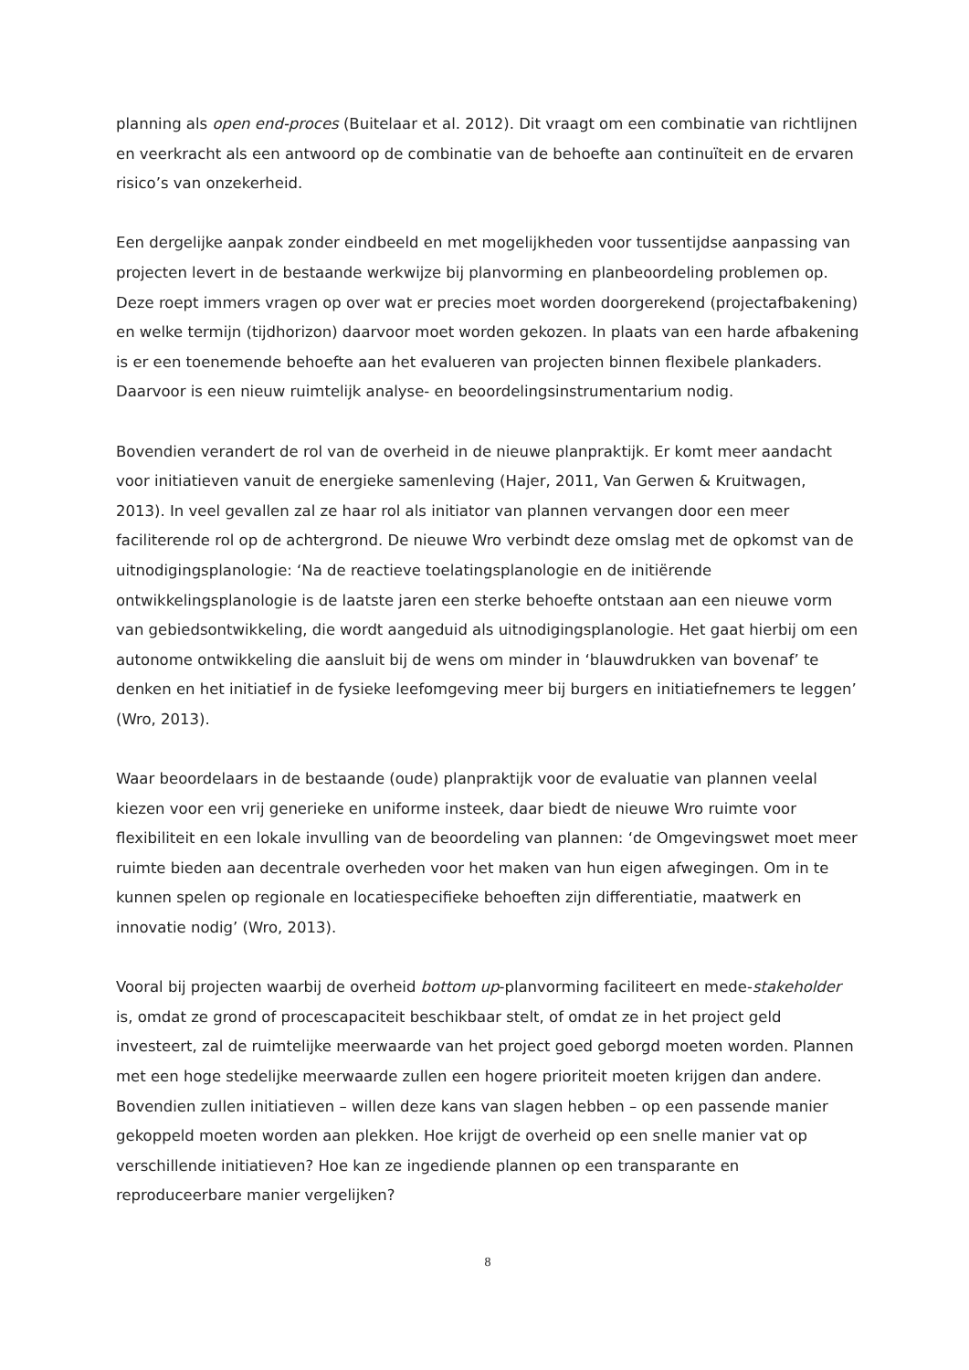planning als open end-proces (Buitelaar et al. 2012). Dit vraagt om een combinatie van richtlijnen en veerkracht als een antwoord op de combinatie van de behoefte aan continuïteit en de ervaren risico’s van onzekerheid.
Een dergelijke aanpak zonder eindbeeld en met mogelijkheden voor tussentijdse aanpassing van projecten levert in de bestaande werkwijze bij planvorming en planbeoordeling problemen op. Deze roept immers vragen op over wat er precies moet worden doorgerekend (projectafbakening) en welke termijn (tijdhorizon) daarvoor moet worden gekozen. In plaats van een harde afbakening is er een toenemende behoefte aan het evalueren van projecten binnen flexibele plankaders. Daarvoor is een nieuw ruimtelijk analyse- en beoordelingsinstrumentarium nodig.
Bovendien verandert de rol van de overheid in de nieuwe planpraktijk. Er komt meer aandacht voor initiatieven vanuit de energieke samenleving (Hajer, 2011, Van Gerwen & Kruitwagen, 2013). In veel gevallen zal ze haar rol als initiator van plannen vervangen door een meer faciliterende rol op de achtergrond. De nieuwe Wro verbindt deze omslag met de opkomst van de uitnodigingsplanologie: ‘Na de reactieve toelatingsplanologie en de initiërende ontwikkelingsplanologie is de laatste jaren een sterke behoefte ontstaan aan een nieuwe vorm van gebiedsontwikkeling, die wordt aangeduid als uitnodigingsplanologie. Het gaat hierbij om een autonome ontwikkeling die aansluit bij de wens om minder in ‘blauwdrukken van bovenaf’ te denken en het initiatief in de fysieke leefomgeving meer bij burgers en initiatiefnemers te leggen’ (Wro, 2013).
Waar beoordelaars in de bestaande (oude) planpraktijk voor de evaluatie van plannen veelal kiezen voor een vrij generieke en uniforme insteek, daar biedt de nieuwe Wro ruimte voor flexibiliteit en een lokale invulling van de beoordeling van plannen: ‘de Omgevingswet moet meer ruimte bieden aan decentrale overheden voor het maken van hun eigen afwegingen. Om in te kunnen spelen op regionale en locatiespecifieke behoeften zijn differentiatie, maatwerk en innovatie nodig’ (Wro, 2013).
Vooral bij projecten waarbij de overheid bottom up-planvorming faciliteert en mede-stakeholder is, omdat ze grond of procescapaciteit beschikbaar stelt, of omdat ze in het project geld investeert, zal de ruimtelijke meerwaarde van het project goed geborgd moeten worden. Plannen met een hoge stedelijke meerwaarde zullen een hogere prioriteit moeten krijgen dan andere. Bovendien zullen initiatieven – willen deze kans van slagen hebben – op een passende manier gekoppeld moeten worden aan plekken. Hoe krijgt de overheid op een snelle manier vat op verschillende initiatieven? Hoe kan ze ingediende plannen op een transparante en reproduceerbare manier vergelijken?
8